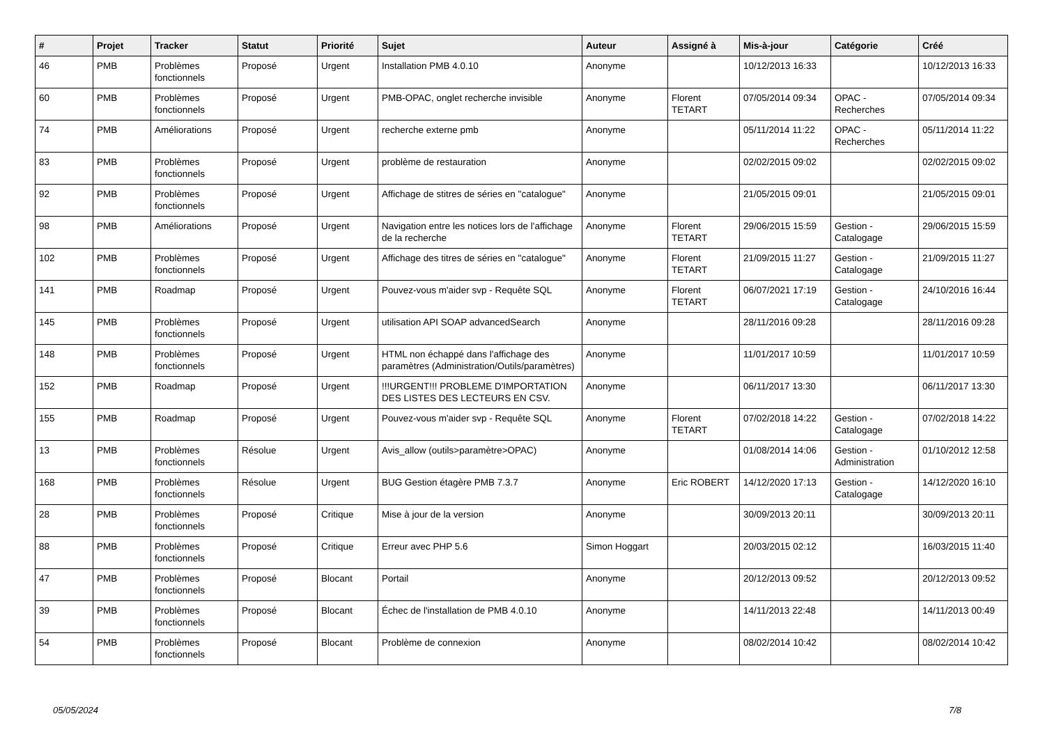| # | Projet | Tracker | Statut | Priorité | Sujet | Auteur | Assigné à | Mis-à-jour | Catégorie | Créé |
| --- | --- | --- | --- | --- | --- | --- | --- | --- | --- | --- |
| 46 | PMB | Problèmes fonctionnels | Proposé | Urgent | Installation PMB 4.0.10 | Anonyme | | 10/12/2013 16:33 | | 10/12/2013 16:33 |
| 60 | PMB | Problèmes fonctionnels | Proposé | Urgent | PMB-OPAC, onglet recherche invisible | Anonyme | Florent TETART | 07/05/2014 09:34 | OPAC - Recherches | 07/05/2014 09:34 |
| 74 | PMB | Améliorations | Proposé | Urgent | recherche externe pmb | Anonyme | | 05/11/2014 11:22 | OPAC - Recherches | 05/11/2014 11:22 |
| 83 | PMB | Problèmes fonctionnels | Proposé | Urgent | problème de restauration | Anonyme | | 02/02/2015 09:02 | | 02/02/2015 09:02 |
| 92 | PMB | Problèmes fonctionnels | Proposé | Urgent | Affichage de stitres de séries en "catalogue" | Anonyme | | 21/05/2015 09:01 | | 21/05/2015 09:01 |
| 98 | PMB | Améliorations | Proposé | Urgent | Navigation entre les notices lors de l'affichage de la recherche | Anonyme | Florent TETART | 29/06/2015 15:59 | Gestion - Catalogage | 29/06/2015 15:59 |
| 102 | PMB | Problèmes fonctionnels | Proposé | Urgent | Affichage des titres de séries en "catalogue" | Anonyme | Florent TETART | 21/09/2015 11:27 | Gestion - Catalogage | 21/09/2015 11:27 |
| 141 | PMB | Roadmap | Proposé | Urgent | Pouvez-vous m'aider svp - Requête SQL | Anonyme | Florent TETART | 06/07/2021 17:19 | Gestion - Catalogage | 24/10/2016 16:44 |
| 145 | PMB | Problèmes fonctionnels | Proposé | Urgent | utilisation API SOAP advancedSearch | Anonyme | | 28/11/2016 09:28 | | 28/11/2016 09:28 |
| 148 | PMB | Problèmes fonctionnels | Proposé | Urgent | HTML non échappé dans l'affichage des paramètres (Administration/Outils/paramètres) | Anonyme | | 11/01/2017 10:59 | | 11/01/2017 10:59 |
| 152 | PMB | Roadmap | Proposé | Urgent | !!!URGENT!!! PROBLEME D'IMPORTATION DES LISTES DES LECTEURS EN CSV. | Anonyme | | 06/11/2017 13:30 | | 06/11/2017 13:30 |
| 155 | PMB | Roadmap | Proposé | Urgent | Pouvez-vous m'aider svp - Requête SQL | Anonyme | Florent TETART | 07/02/2018 14:22 | Gestion - Catalogage | 07/02/2018 14:22 |
| 13 | PMB | Problèmes fonctionnels | Résolue | Urgent | Avis_allow (outils>paramètre>OPAC) | Anonyme | | 01/08/2014 14:06 | Gestion - Administration | 01/10/2012 12:58 |
| 168 | PMB | Problèmes fonctionnels | Résolue | Urgent | BUG Gestion étagère PMB 7.3.7 | Anonyme | Eric ROBERT | 14/12/2020 17:13 | Gestion - Catalogage | 14/12/2020 16:10 |
| 28 | PMB | Problèmes fonctionnels | Proposé | Critique | Mise à jour de la version | Anonyme | | 30/09/2013 20:11 | | 30/09/2013 20:11 |
| 88 | PMB | Problèmes fonctionnels | Proposé | Critique | Erreur avec PHP 5.6 | Simon Hoggart | | 20/03/2015 02:12 | | 16/03/2015 11:40 |
| 47 | PMB | Problèmes fonctionnels | Proposé | Blocant | Portail | Anonyme | | 20/12/2013 09:52 | | 20/12/2013 09:52 |
| 39 | PMB | Problèmes fonctionnels | Proposé | Blocant | Échec de l'installation de PMB 4.0.10 | Anonyme | | 14/11/2013 22:48 | | 14/11/2013 00:49 |
| 54 | PMB | Problèmes fonctionnels | Proposé | Blocant | Problème de connexion | Anonyme | | 08/02/2014 10:42 | | 08/02/2014 10:42 |
05/05/2024 7/8